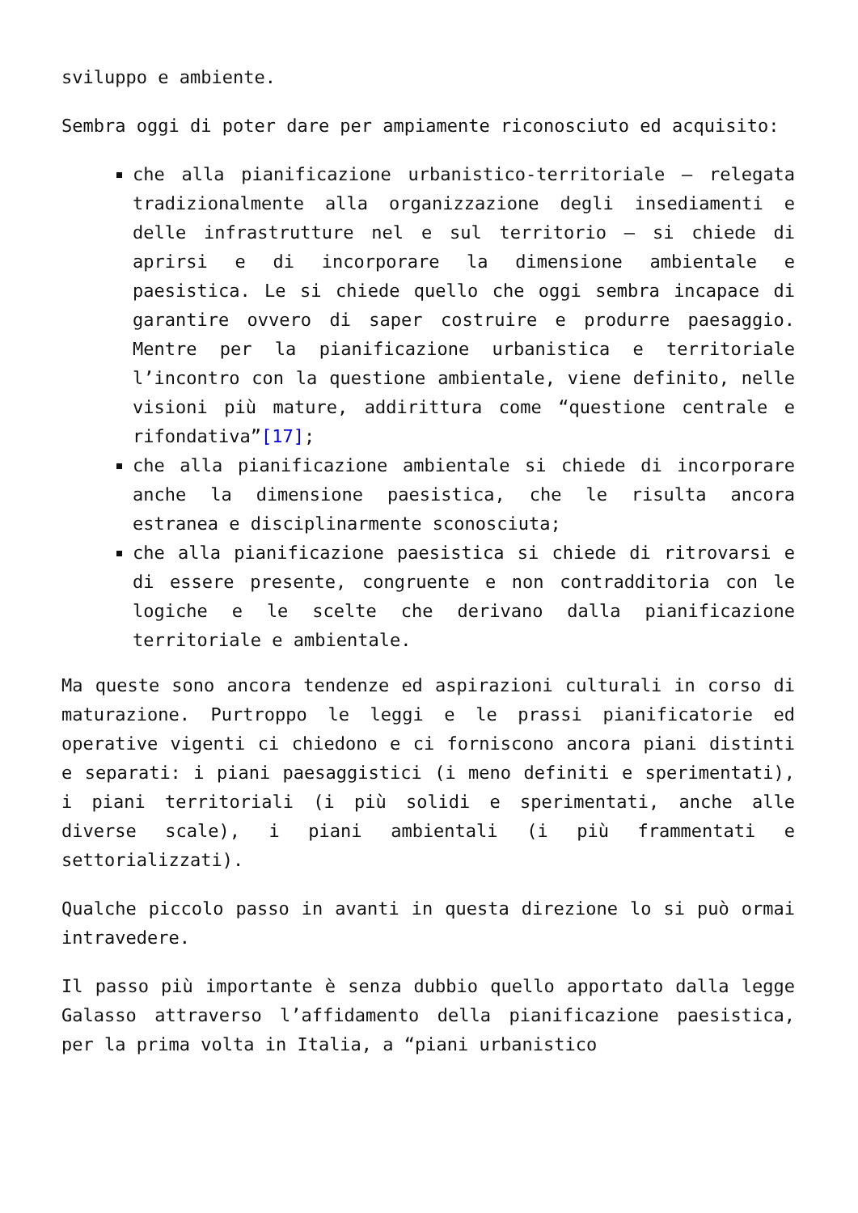sviluppo e ambiente.
Sembra oggi di poter dare per ampiamente riconosciuto ed acquisito:
che alla pianificazione urbanistico-territoriale – relegata tradizionalmente alla organizzazione degli insediamenti e delle infrastrutture nel e sul territorio – si chiede di aprirsi e di incorporare la dimensione ambientale e paesistica. Le si chiede quello che oggi sembra incapace di garantire ovvero di saper costruire e produrre paesaggio. Mentre per la pianificazione urbanistica e territoriale l’incontro con la questione ambientale, viene definito, nelle visioni più mature, addirittura come “questione centrale e rifondativa”[17];
che alla pianificazione ambientale si chiede di incorporare anche la dimensione paesistica, che le risulta ancora estranea e disciplinarmente sconosciuta;
che alla pianificazione paesistica si chiede di ritrovarsi e di essere presente, congruente e non contradditoria con le logiche e le scelte che derivano dalla pianificazione territoriale e ambientale.
Ma queste sono ancora tendenze ed aspirazioni culturali in corso di maturazione. Purtroppo le leggi e le prassi pianificatorie ed operative vigenti ci chiedono e ci forniscono ancora piani distinti e separati: i piani paesaggistici (i meno definiti e sperimentati), i piani territoriali (i più solidi e sperimentati, anche alle diverse scale), i piani ambientali (i più frammentati e settorializzati).
Qualche piccolo passo in avanti in questa direzione lo si può ormai intravedere.
Il passo più importante è senza dubbio quello apportato dalla legge Galasso attraverso l’affidamento della pianificazione paesistica, per la prima volta in Italia, a “piani urbanistico